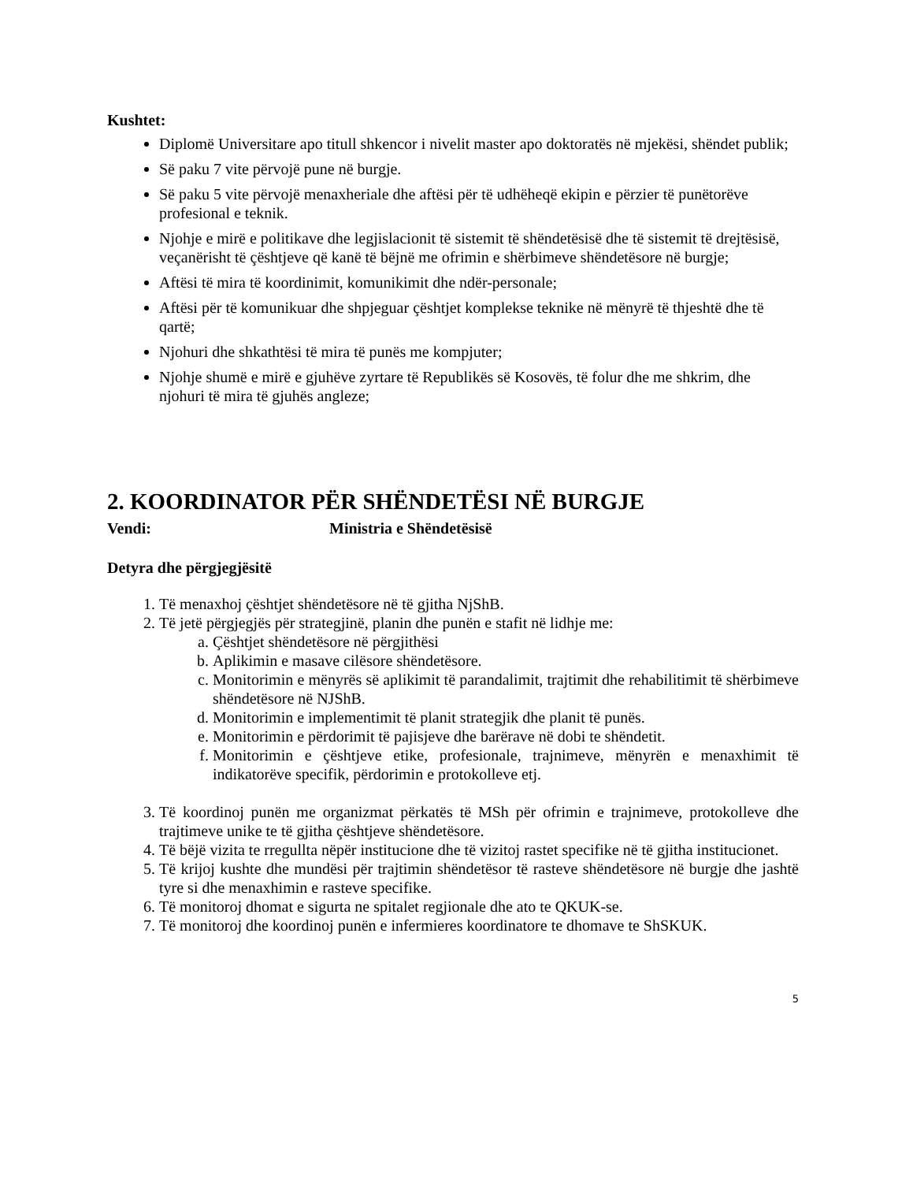Kushtet:
Diplomë Universitare apo titull shkencor i nivelit master apo doktoratës në mjekësi, shëndet publik;
Së paku 7 vite përvojë pune në burgje.
Së paku 5 vite përvojë menaxheriale dhe aftësi për të udhëheqë ekipin e përzier të punëtorëve profesional e teknik.
Njohje e mirë e politikave dhe legjislacionit të sistemit të shëndetësisë dhe të sistemit të drejtësisë, veçanërisht të çështjeve që kanë të bëjnë me ofrimin e shërbimeve shëndetësore në burgje;
Aftësi të mira të koordinimit, komunikimit dhe ndër-personale;
Aftësi për të komunikuar dhe shpjeguar çështjet komplekse teknike në mënyrë të thjeshtë dhe të qartë;
Njohuri dhe shkathtësi të mira të punës me kompjuter;
Njohje shumë e mirë e gjuhëve zyrtare të Republikës së Kosovës, të folur dhe me shkrim, dhe njohuri të mira të gjuhës angleze;
2. KOORDINATOR PËR SHËNDETËSI NË BURGJE
Vendi: Ministria e Shëndetësisë
Detyra dhe përgjegjësitë
1. Të menaxhoj çështjet shëndetësore në të gjitha NjShB.
2. Të jetë përgjegjës për strategjinë, planin dhe punën e stafit në lidhje me:
a. Çështjet shëndetësore në përgjithësi
b. Aplikimin e masave cilësore shëndetësore.
c. Monitorimin e mënyrës së aplikimit të parandalimit, trajtimit dhe rehabilitimit të shërbimeve shëndetësore në NJShB.
d. Monitorimin e implementimit të planit strategjik dhe planit të punës.
e. Monitorimin e përdorimit të pajisjeve dhe barërave në dobi te shëndetit.
f. Monitorimin e çështjeve etike, profesionale, trajnimeve, mënyrën e menaxhimit të indikatorëve specifik, përdorimin e protokolleve etj.
3. Të koordinoj punën me organizmat përkatës të MSh për ofrimin e trajnimeve, protokolleve dhe trajtimeve unike te të gjitha çështjeve shëndetësore.
4. Të bëjë vizita te rregullta nëpër institucione dhe të vizitoj rastet specifike në të gjitha institucionet.
5. Të krijoj kushte dhe mundësi për trajtimin shëndetësor të rasteve shëndetësore në burgje dhe jashtë tyre si dhe menaxhimin e rasteve specifike.
6. Të monitoroj dhomat e sigurta ne spitalet regjionale dhe ato te QKUK-se.
7. Të monitoroj dhe koordinoj punën e infermieres koordinatore te dhomave te ShSKUK.
5